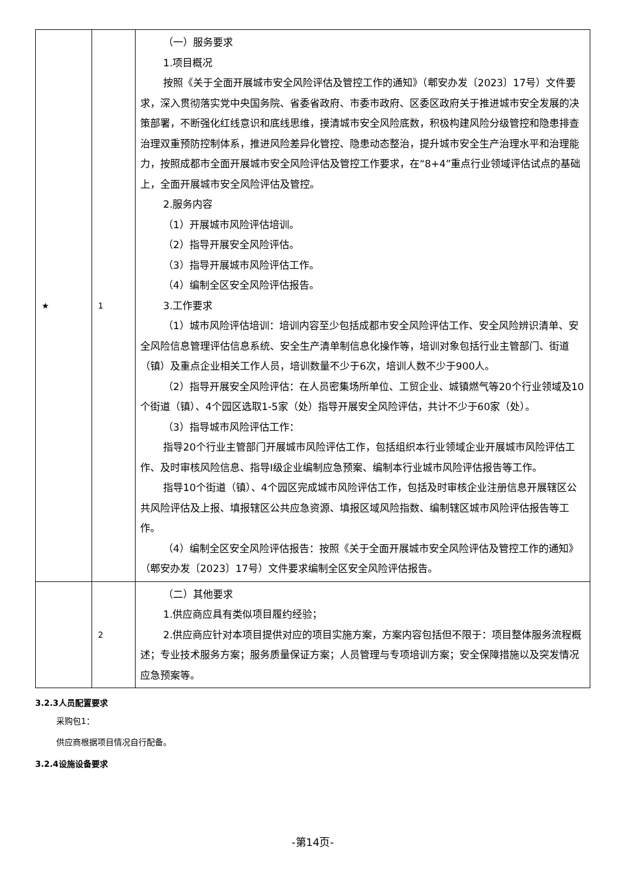| ★ | 1 | （一）服务要求 1.项目概况 按照《关于全面开展城市安全风险评估及管控工作的通知》（郫安办发〔2023〕17号）文件要求，深入贯彻落实党中央国务院、省委省政府、市委市政府、区委区政府关于推进城市安全发展的决策部署，不断强化红线意识和底线思维，摸清城市安全风险底数，积极构建风险分级管控和隐患排查治理双重预防控制体系，推进风险差异化管控、隐患动态整治，提升城市安全生产治理水平和治理能力，按照成都市全面开展城市安全风险评估及管控工作要求，在“8+4”重点行业领域评估试点的基础上，全面开展城市安全风险评估及管控。 2.服务内容 （1）开展城市风险评估培训。 （2）指导开展安全风险评估。 （3）指导开展城市风险评估工作。 （4）编制全区安全风险评估报告。 3.工作要求 （1）城市风险评估培训：培训内容至少包括成都市安全风险评估工作、安全风险辨识清单、安全风险信息管理评估信息系统、安全生产清单制信息化操作等，培训对象包括行业主管部门、街道（镇）及重点企业相关工作人员，培训数量不少于6次，培训人数不少于900人。 （2）指导开展安全风险评估：在人员密集场所单位、工贸企业、城镇燃气等20个行业领域及10个街道（镇）、4个园区选取1-5家（处）指导开展安全风险评估，共计不少于60家（处）。 （3）指导城市风险评估工作： 指导20个行业主管部门开展城市风险评估工作，包括组织本行业领域企业开展城市风险评估工作、及时审核风险信息、指导I级企业编制应急预案、编制本行业城市风险评估报告等工作。 指导10个街道（镇）、4个园区完成城市风险评估工作，包括及时审核企业注册信息开展辖区公共风险评估及上报、填报辖区公共应急资源、填报区域风险指数、编制辖区城市风险评估报告等工作。 （4）编制全区安全风险评估报告：按照《关于全面开展城市安全风险评估及管控工作的通知》（郫安办发〔2023〕17号）文件要求编制全区安全风险评估报告。 |
| | 2 | （二）其他要求 1.供应商应具有类似项目履约经验； 2.供应商应针对本项目提供对应的项目实施方案，方案内容包括但不限于：项目整体服务流程概述；专业技术服务方案；服务质量保证方案；人员管理与专项培训方案；安全保障措施以及突发情况应急预案等。 |
3.2.3人员配置要求
采购包1：
供应商根据项目情况自行配备。
3.2.4设施设备要求
-第14页-